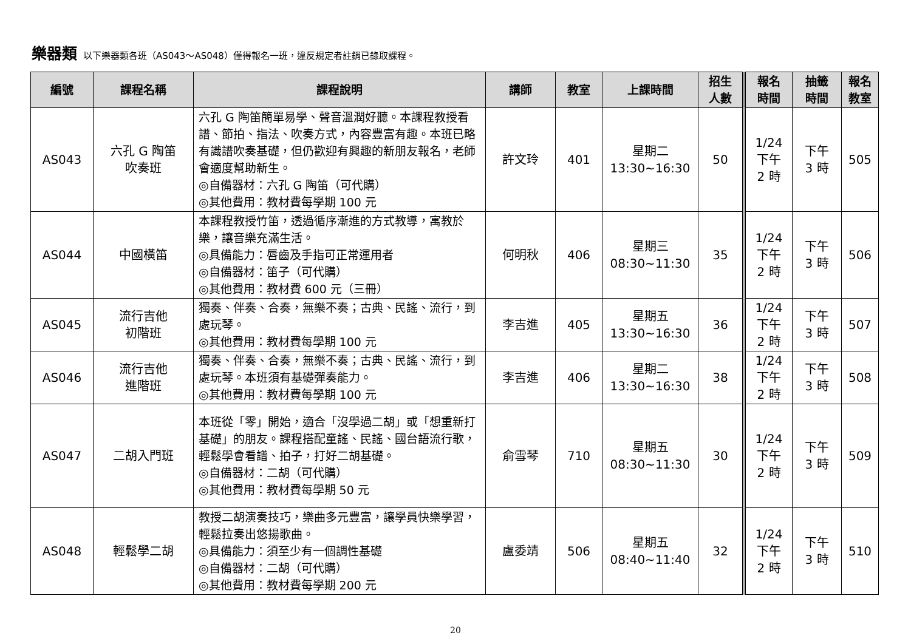樂器類 以下樂器類各班（AS043～AS048）僅得報名一班，違反規定者註銷已錄取課程。
| 編號 | 課程名稱 | 課程說明 | 講師 | 教室 | 上課時間 | 招生 人數 | 報名 時間 | 抽籤 時間 | 報名 教室 |
| --- | --- | --- | --- | --- | --- | --- | --- | --- | --- |
| AS043 | 六孔 G 陶笛 吹奏班 | 六孔 G 陶笛簡單易學、聲音溫潤好聽。本課程教授看譜、節拍、指法、吹奏方式，內容豐富有趣。本班已略有識譜吹奏基礎，但仍歡迎有興趣的新朋友報名，老師會適度幫助新生。 ◎自備器材：六孔 G 陶笛（可代購） ◎其他費用：教材費每學期 100 元 | 許文玲 | 401 | 星期二 13:30~16:30 | 50 | 1/24 下午 2 時 | 下午 3 時 | 505 |
| AS044 | 中國橫笛 | 本課程教授竹笛，透過循序漸進的方式教導，寓教於樂，讓音樂充滿生活。 ◎具備能力：唇齒及手指可正常運用者 ◎自備器材：笛子（可代購） ◎其他費用：教材費 600 元（三冊） | 何明秋 | 406 | 星期三 08:30~11:30 | 35 | 1/24 下午 2 時 | 下午 3 時 | 506 |
| AS045 | 流行吉他 初階班 | 獨奏、伴奏、合奏，無樂不奏；古典、民謠、流行，到處玩琴。 ◎其他費用：教材費每學期 100 元 | 李吉進 | 405 | 星期五 13:30~16:30 | 36 | 1/24 下午 2 時 | 下午 3 時 | 507 |
| AS046 | 流行吉他 進階班 | 獨奏、伴奏、合奏，無樂不奏；古典、民謠、流行，到處玩琴。本班須有基礎彈奏能力。 ◎其他費用：教材費每學期 100 元 | 李吉進 | 406 | 星期二 13:30~16:30 | 38 | 1/24 下午 2 時 | 下午 3 時 | 508 |
| AS047 | 二胡入門班 | 本班從「零」開始，適合「沒學過二胡」或「想重新打基礎」的朋友。課程搭配童謠、民謠、國台語流行歌，輕鬆學會看譜、拍子，打好二胡基礎。 ◎自備器材：二胡（可代購） ◎其他費用：教材費每學期 50 元 | 俞雪琴 | 710 | 星期五 08:30~11:30 | 30 | 1/24 下午 2 時 | 下午 3 時 | 509 |
| AS048 | 輕鬆學二胡 | 教授二胡演奏技巧，樂曲多元豐富，讓學員快樂學習，輕鬆拉奏出悠揚歌曲。 ◎具備能力：須至少有一個調性基礎 ◎自備器材：二胡（可代購） ◎其他費用：教材費每學期 200 元 | 盧委靖 | 506 | 星期五 08:40~11:40 | 32 | 1/24 下午 2 時 | 下午 3 時 | 510 |
20